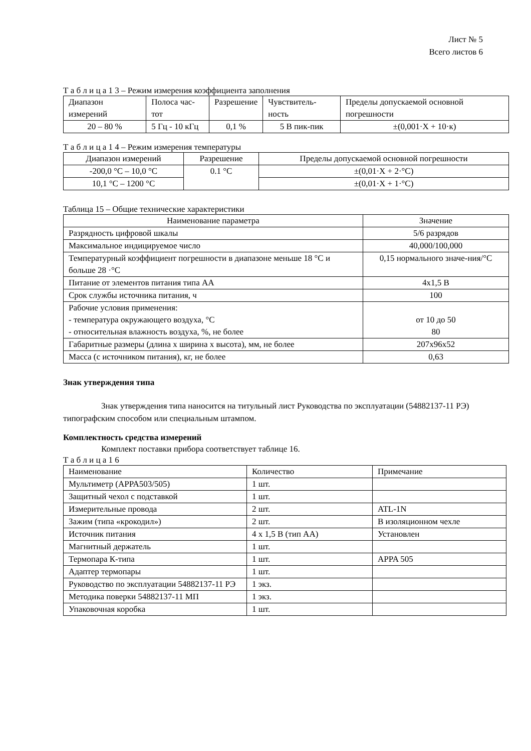Лист № 5
Всего листов 6
Т а б л и ц а 1 3 – Режим измерения коэффициента заполнения
| Диапазон измерений | Полоса час-тот | Разрешение | Чувствитель-ность | Пределы допускаемой основной погрешности |
| --- | --- | --- | --- | --- |
| 20 – 80 % | 5 Гц - 10 кГц | 0,1 % | 5 В пик-пик | ±(0,001·X + 10·к) |
Т а б л и ц а 1 4 – Режим измерения температуры
| Диапазон измерений | Разрешение | Пределы допускаемой основной погрешности |
| --- | --- | --- |
| -200,0 °C – 10,0 °C | 0.1 °C | ±(0,01·X + 2·°C) |
| 10,1 °C – 1200 °C | | ±(0,01·X + 1·°C) |
Таблица 15 – Общие технические характеристики
| Наименование параметра | Значение |
| --- | --- |
| Разрядность цифровой шкалы | 5/6 разрядов |
| Максимальное индицируемое число | 40,000/100,000 |
| Температурный коэффициент погрешности в диапазоне меньше 18 °C и больше 28 ·°C | 0,15 нормального значе-ния/°C |
| Питание от элементов питания типа АА | 4х1,5 В |
| Срок службы источника питания, ч | 100 |
| Рабочие условия применения: - температура окружающего воздуха, °C - относительная влажность воздуха, %, не более | от 10 до 50 80 |
| Габаритные размеры (длина х ширина х высота), мм, не более | 207х96х52 |
| Масса (с источником питания), кг, не более | 0,63 |
Знак утверждения типа
Знак утверждения типа наносится на титульный лист Руководства по эксплуатации (54882137-11 РЭ) типографским способом или специальным штампом.
Комплектность средства измерений
Комплект поставки прибора соответствует таблице 16.
Т а б л и ц а 1 6
| Наименование | Количество | Примечание |
| --- | --- | --- |
| Мультиметр (APPA503/505) | 1 шт. | |
| Защитный чехол с подставкой | 1 шт. | |
| Измерительные провода | 2 шт. | ATL-1N |
| Зажим (типа «крокодил») | 2 шт. | В изоляционном чехле |
| Источник питания | 4 х 1,5 В (тип АА) | Установлен |
| Магнитный держатель | 1 шт. | |
| Термопара К-типа | 1 шт. | APPA 505 |
| Адаптер термопары | 1 шт. | |
| Руководство по эксплуатации 54882137-11 РЭ | 1 экз. | |
| Методика поверки 54882137-11 МП | 1 экз. | |
| Упаковочная коробка | 1 шт. | |